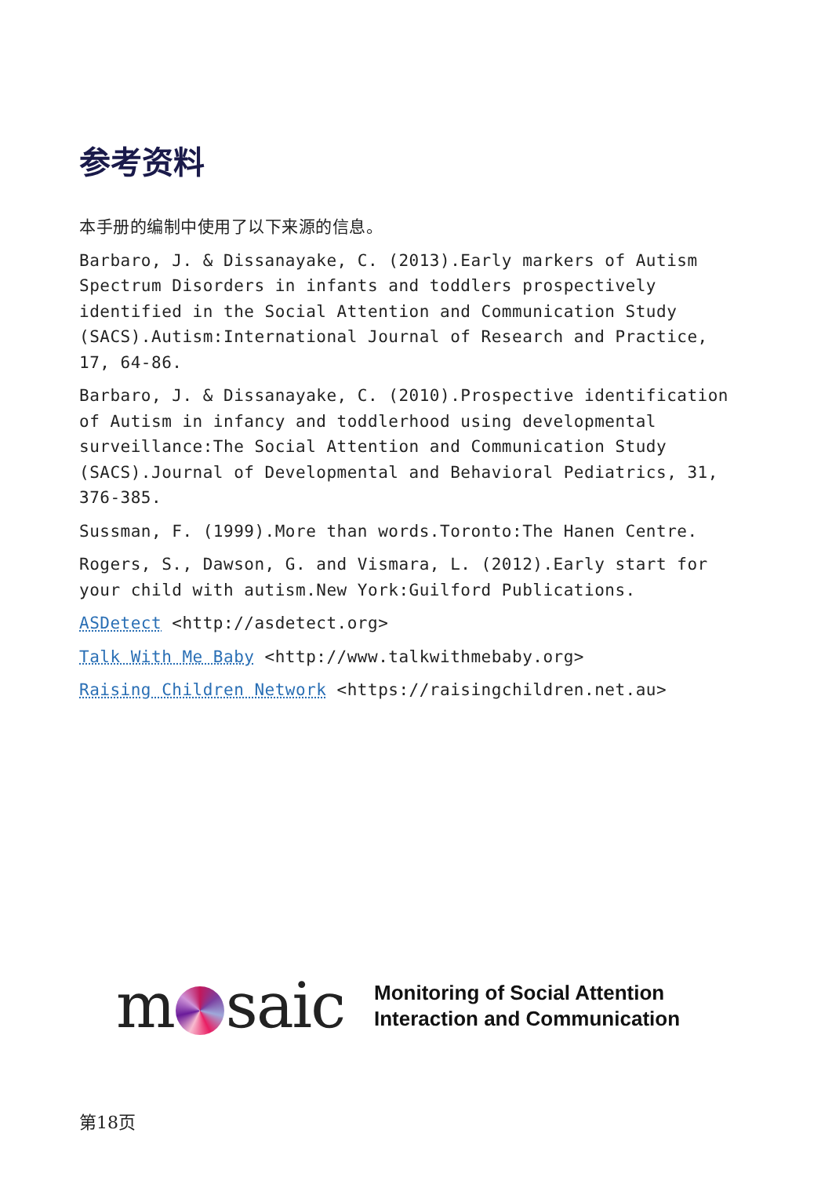参考资料
本手册的编制中使用了以下来源的信息。
Barbaro, J. & Dissanayake, C. (2013).Early markers of Autism Spectrum Disorders in infants and toddlers prospectively identified in the Social Attention and Communication Study (SACS).Autism:International Journal of Research and Practice, 17, 64-86.
Barbaro, J. & Dissanayake, C. (2010).Prospective identification of Autism in infancy and toddlerhood using developmental surveillance:The Social Attention and Communication Study (SACS).Journal of Developmental and Behavioral Pediatrics, 31, 376-385.
Sussman, F. (1999).More than words.Toronto:The Hanen Centre.
Rogers, S., Dawson, G. and Vismara, L. (2012).Early start for your child with autism.New York:Guilford Publications.
ASDetect <http://asdetect.org>
Talk With Me Baby <http://www.talkwithmebaby.org>
Raising Children Network <https://raisingchildren.net.au>
m saic
Monitoring of Social Attention
Interaction and Communication
第18页